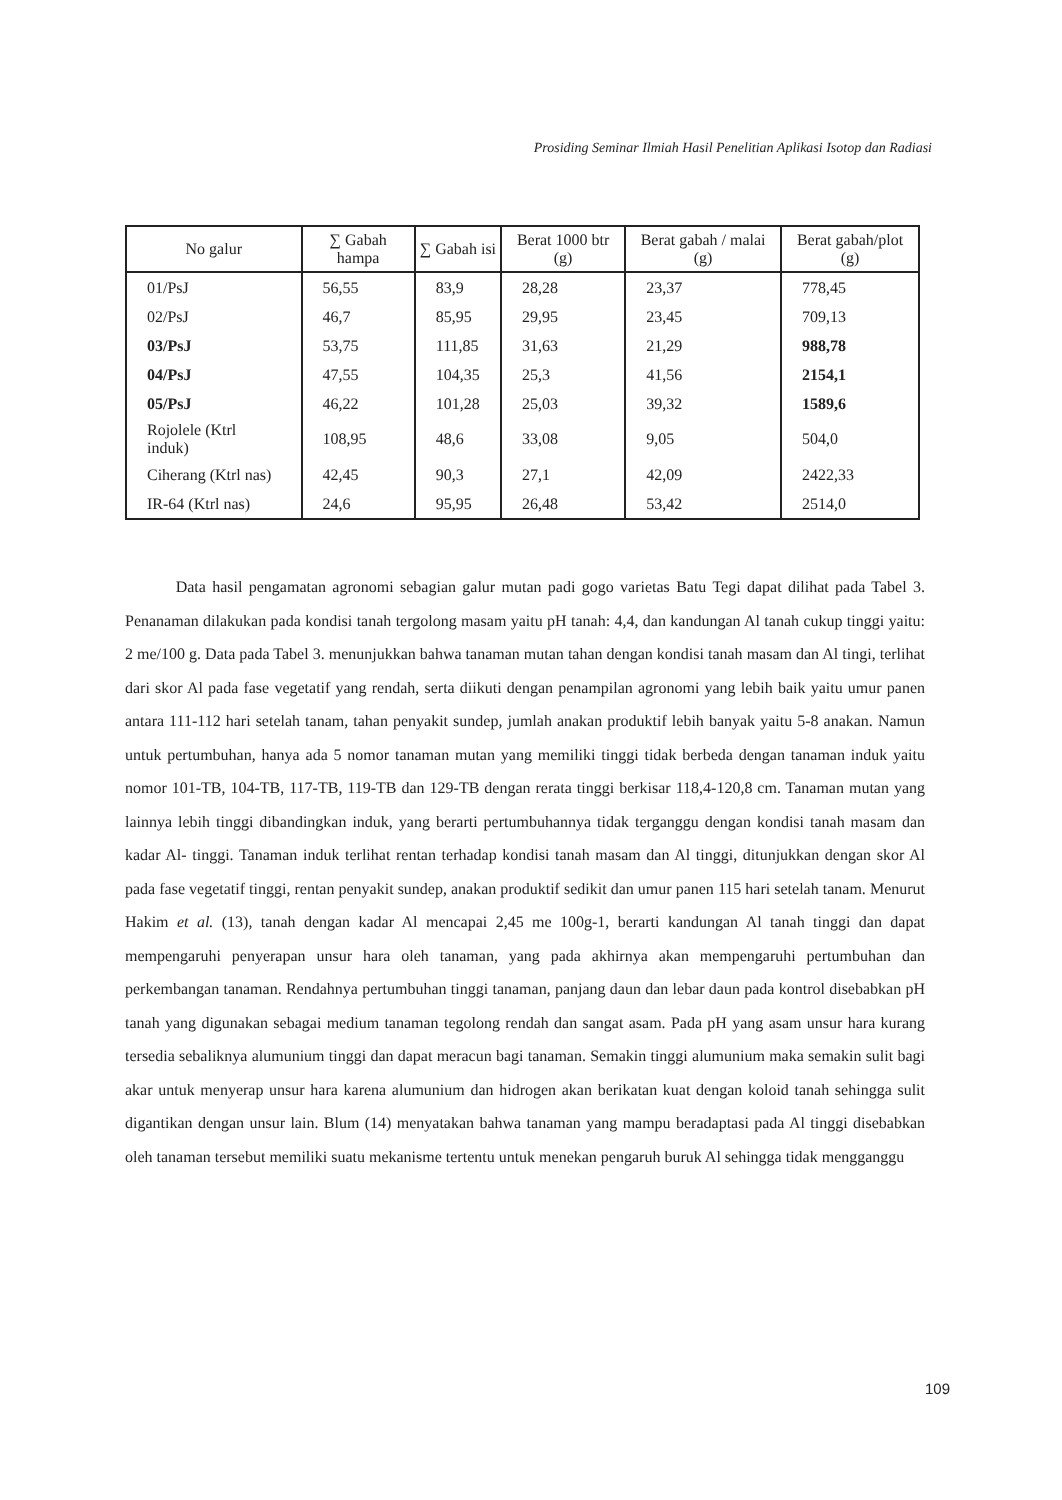Prosiding Seminar Ilmiah Hasil Penelitian Aplikasi Isotop dan Radiasi
| No galur | ∑ Gabah hampa | ∑ Gabah isi | Berat 1000 btr (g) | Berat gabah / malai (g) | Berat gabah/plot (g) |
| --- | --- | --- | --- | --- | --- |
| 01/PsJ | 56,55 | 83,9 | 28,28 | 23,37 | 778,45 |
| 02/PsJ | 46,7 | 85,95 | 29,95 | 23,45 | 709,13 |
| 03/PsJ | 53,75 | 111,85 | 31,63 | 21,29 | 988,78 |
| 04/PsJ | 47,55 | 104,35 | 25,3 | 41,56 | 2154,1 |
| 05/PsJ | 46,22 | 101,28 | 25,03 | 39,32 | 1589,6 |
| Rojolele (Ktrl induk) | 108,95 | 48,6 | 33,08 | 9,05 | 504,0 |
| Ciherang (Ktrl nas) | 42,45 | 90,3 | 27,1 | 42,09 | 2422,33 |
| IR-64 (Ktrl nas) | 24,6 | 95,95 | 26,48 | 53,42 | 2514,0 |
Data hasil pengamatan agronomi sebagian galur mutan padi gogo varietas Batu Tegi dapat dilihat pada Tabel 3. Penanaman dilakukan pada kondisi tanah tergolong masam yaitu pH tanah: 4,4, dan kandungan Al tanah cukup tinggi yaitu: 2 me/100 g. Data pada Tabel 3. menunjukkan bahwa tanaman mutan tahan dengan kondisi tanah masam dan Al tingi, terlihat dari skor Al pada fase vegetatif yang rendah, serta diikuti dengan penampilan agronomi yang lebih baik yaitu umur panen antara 111-112 hari setelah tanam, tahan penyakit sundep, jumlah anakan produktif lebih banyak yaitu 5-8 anakan. Namun untuk pertumbuhan, hanya ada 5 nomor tanaman mutan yang memiliki tinggi tidak berbeda dengan tanaman induk yaitu nomor 101-TB, 104-TB, 117-TB, 119-TB dan 129-TB dengan rerata tinggi berkisar 118,4-120,8 cm. Tanaman mutan yang lainnya lebih tinggi dibandingkan induk, yang berarti pertumbuhannya tidak terganggu dengan kondisi tanah masam dan kadar Al- tinggi. Tanaman induk terlihat rentan terhadap kondisi tanah masam dan Al tinggi, ditunjukkan dengan skor Al pada fase vegetatif tinggi, rentan penyakit sundep, anakan produktif sedikit dan umur panen 115 hari setelah tanam. Menurut Hakim et al. (13), tanah dengan kadar Al mencapai 2,45 me 100g-1, berarti kandungan Al tanah tinggi dan dapat mempengaruhi penyerapan unsur hara oleh tanaman, yang pada akhirnya akan mempengaruhi pertumbuhan dan perkembangan tanaman. Rendahnya pertumbuhan tinggi tanaman, panjang daun dan lebar daun pada kontrol disebabkan pH tanah yang digunakan sebagai medium tanaman tegolong rendah dan sangat asam. Pada pH yang asam unsur hara kurang tersedia sebaliknya alumunium tinggi dan dapat meracun bagi tanaman. Semakin tinggi alumunium maka semakin sulit bagi akar untuk menyerap unsur hara karena alumunium dan hidrogen akan berikatan kuat dengan koloid tanah sehingga sulit digantikan dengan unsur lain. Blum (14) menyatakan bahwa tanaman yang mampu beradaptasi pada Al tinggi disebabkan oleh tanaman tersebut memiliki suatu mekanisme tertentu untuk menekan pengaruh buruk Al sehingga tidak mengganggu
109